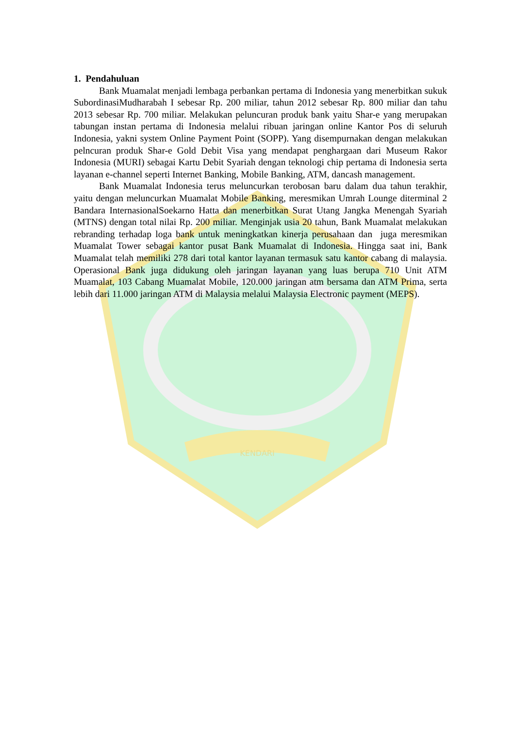KENDARI
1. Pendahuluan
Bank Muamalat menjadi lembaga perbankan pertama di Indonesia yang menerbitkan sukuk SubordinasiMudharabah I sebesar Rp. 200 miliar, tahun 2012 sebesar Rp. 800 miliar dan tahu 2013 sebesar Rp. 700 miliar. Melakukan peluncuran produk bank yaitu Shar-e yang merupakan tabungan instan pertama di Indonesia melalui ribuan jaringan online Kantor Pos di seluruh Indonesia, yakni system Online Payment Point (SOPP). Yang disempurnakan dengan melakukan pelncuran produk Shar-e Gold Debit Visa yang mendapat penghargaan dari Museum Rakor Indonesia (MURI) sebagai Kartu Debit Syariah dengan teknologi chip pertama di Indonesia serta layanan e-channel seperti Internet Banking, Mobile Banking, ATM, dancash management.
Bank Muamalat Indonesia terus meluncurkan terobosan baru dalam dua tahun terakhir, yaitu dengan meluncurkan Muamalat Mobile Banking, meresmikan Umrah Lounge diterminal 2 Bandara InternasionalSoekarno Hatta dan menerbitkan Surat Utang Jangka Menengah Syariah (MTNS) dengan total nilai Rp. 200 miliar. Menginjak usia 20 tahun, Bank Muamalat melakukan rebranding terhadap loga bank untuk meningkatkan kinerja perusahaan dan juga meresmikan Muamalat Tower sebagai kantor pusat Bank Muamalat di Indonesia. Hingga saat ini, Bank Muamalat telah memiliki 278 dari total kantor layanan termasuk satu kantor cabang di malaysia. Operasional Bank juga didukung oleh jaringan layanan yang luas berupa 710 Unit ATM Muamalat, 103 Cabang Muamalat Mobile, 120.000 jaringan atm bersama dan ATM Prima, serta lebih dari 11.000 jaringan ATM di Malaysia melalui Malaysia Electronic payment (MEPS).